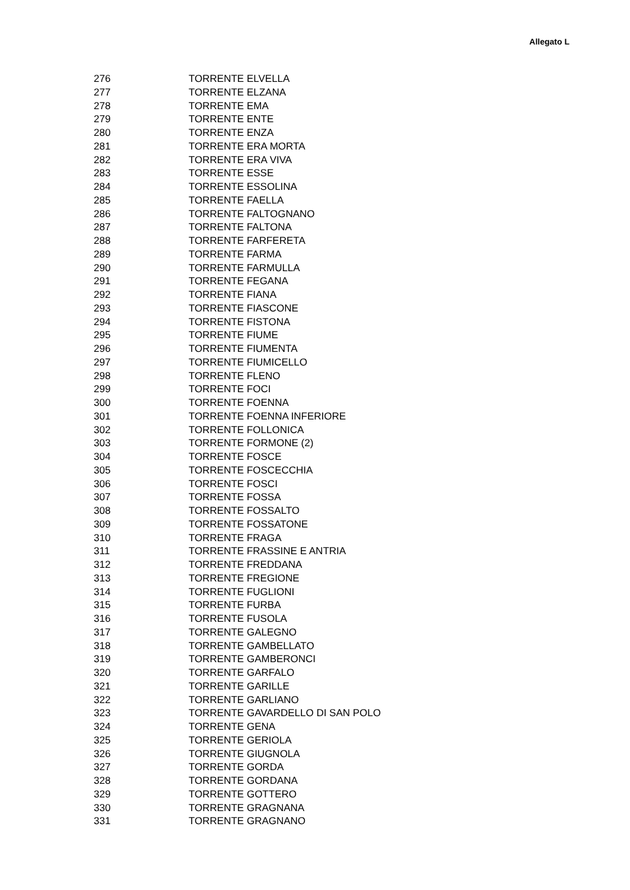Allegato L
| 276 | TORRENTE ELVELLA |
| 277 | TORRENTE ELZANA |
| 278 | TORRENTE EMA |
| 279 | TORRENTE ENTE |
| 280 | TORRENTE ENZA |
| 281 | TORRENTE ERA MORTA |
| 282 | TORRENTE ERA VIVA |
| 283 | TORRENTE ESSE |
| 284 | TORRENTE ESSOLINA |
| 285 | TORRENTE FAELLA |
| 286 | TORRENTE FALTOGNANO |
| 287 | TORRENTE FALTONA |
| 288 | TORRENTE FARFERETA |
| 289 | TORRENTE FARMA |
| 290 | TORRENTE FARMULLA |
| 291 | TORRENTE FEGANA |
| 292 | TORRENTE FIANA |
| 293 | TORRENTE FIASCONE |
| 294 | TORRENTE FISTONA |
| 295 | TORRENTE FIUME |
| 296 | TORRENTE FIUMENTA |
| 297 | TORRENTE FIUMICELLO |
| 298 | TORRENTE FLENO |
| 299 | TORRENTE FOCI |
| 300 | TORRENTE FOENNA |
| 301 | TORRENTE FOENNA INFERIORE |
| 302 | TORRENTE FOLLONICA |
| 303 | TORRENTE FORMONE (2) |
| 304 | TORRENTE FOSCE |
| 305 | TORRENTE FOSCECCHIA |
| 306 | TORRENTE FOSCI |
| 307 | TORRENTE FOSSA |
| 308 | TORRENTE FOSSALTO |
| 309 | TORRENTE FOSSATONE |
| 310 | TORRENTE FRAGA |
| 311 | TORRENTE FRASSINE E ANTRIA |
| 312 | TORRENTE FREDDANA |
| 313 | TORRENTE FREGIONE |
| 314 | TORRENTE FUGLIONI |
| 315 | TORRENTE FURBA |
| 316 | TORRENTE FUSOLA |
| 317 | TORRENTE GALEGNO |
| 318 | TORRENTE GAMBELLATO |
| 319 | TORRENTE GAMBERONCI |
| 320 | TORRENTE GARFALO |
| 321 | TORRENTE GARILLE |
| 322 | TORRENTE GARLIANO |
| 323 | TORRENTE GAVARDELLO DI SAN POLO |
| 324 | TORRENTE GENA |
| 325 | TORRENTE GERIOLA |
| 326 | TORRENTE GIUGNOLA |
| 327 | TORRENTE GORDA |
| 328 | TORRENTE GORDANA |
| 329 | TORRENTE GOTTERO |
| 330 | TORRENTE GRAGNANA |
| 331 | TORRENTE GRAGNANO |